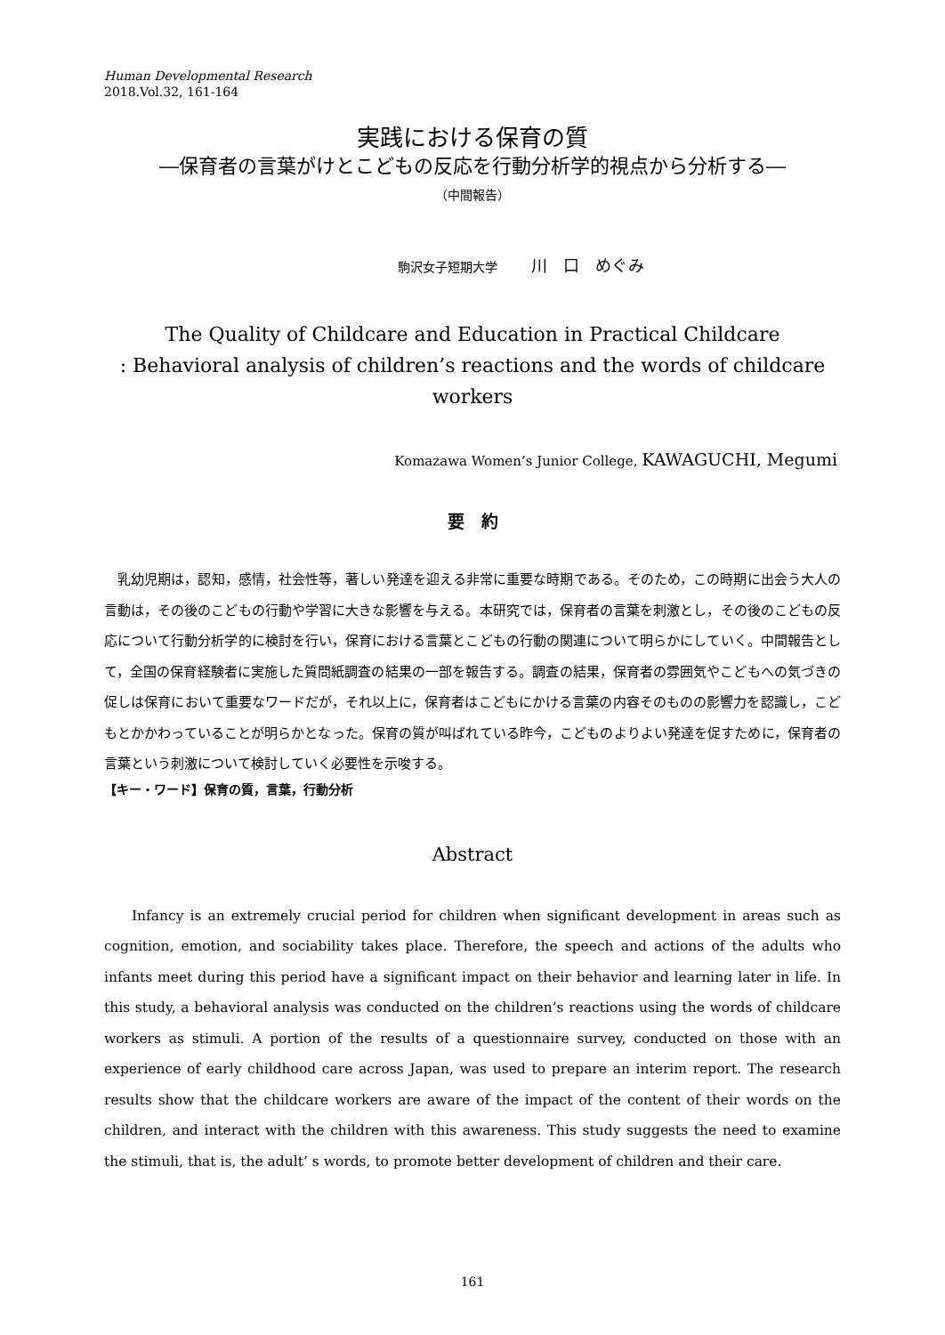Human Developmental Research
2018.Vol.32, 161-164
実践における保育の質
―保育者の言葉がけとこどもの反応を行動分析学的視点から分析する―
（中間報告）
駒沢女子短期大学 川　口　めぐみ
The Quality of Childcare and Education in Practical Childcare
: Behavioral analysis of children’s reactions and the words of childcare workers
Komazawa Women’s Junior College, KAWAGUCHI, Megumi
要　約
乳幼児期は，認知，感情，社会性等，著しい発達を迎える非常に重要な時期である。そのため，この時期に出会う大人の言動は，その後のこどもの行動や学習に大きな影響を与える。本研究では，保育者の言葉を刺激とし，その後のこどもの反応について行動分析学的に検討を行い，保育における言葉とこどもの行動の関連について明らかにしていく。中間報告として，全国の保育経験者に実施した質問紙調査の結果の一部を報告する。調査の結果，保育者の雰囲気やこどもへの気づきの促しは保育において重要なワードだが，それ以上に，保育者はこどもにかける言葉の内容そのものの影響力を認識し，こどもとかかわっていることが明らかとなった。保育の質が叫ばれている昨今，こどものよりよい発達を促すために，保育者の言葉という刺激について検討していく必要性を示唆する。
【キー・ワード】保育の質，言葉，行動分析
Abstract
Infancy is an extremely crucial period for children when significant development in areas such as cognition, emotion, and sociability takes place. Therefore, the speech and actions of the adults who infants meet during this period have a significant impact on their behavior and learning later in life. In this study, a behavioral analysis was conducted on the children’s reactions using the words of childcare workers as stimuli. A portion of the results of a questionnaire survey, conducted on those with an experience of early childhood care across Japan, was used to prepare an interim report. The research results show that the childcare workers are aware of the impact of the content of their words on the children, and interact with the children with this awareness. This study suggests the need to examine the stimuli, that is, the adult’ s words, to promote better development of children and their care.
161